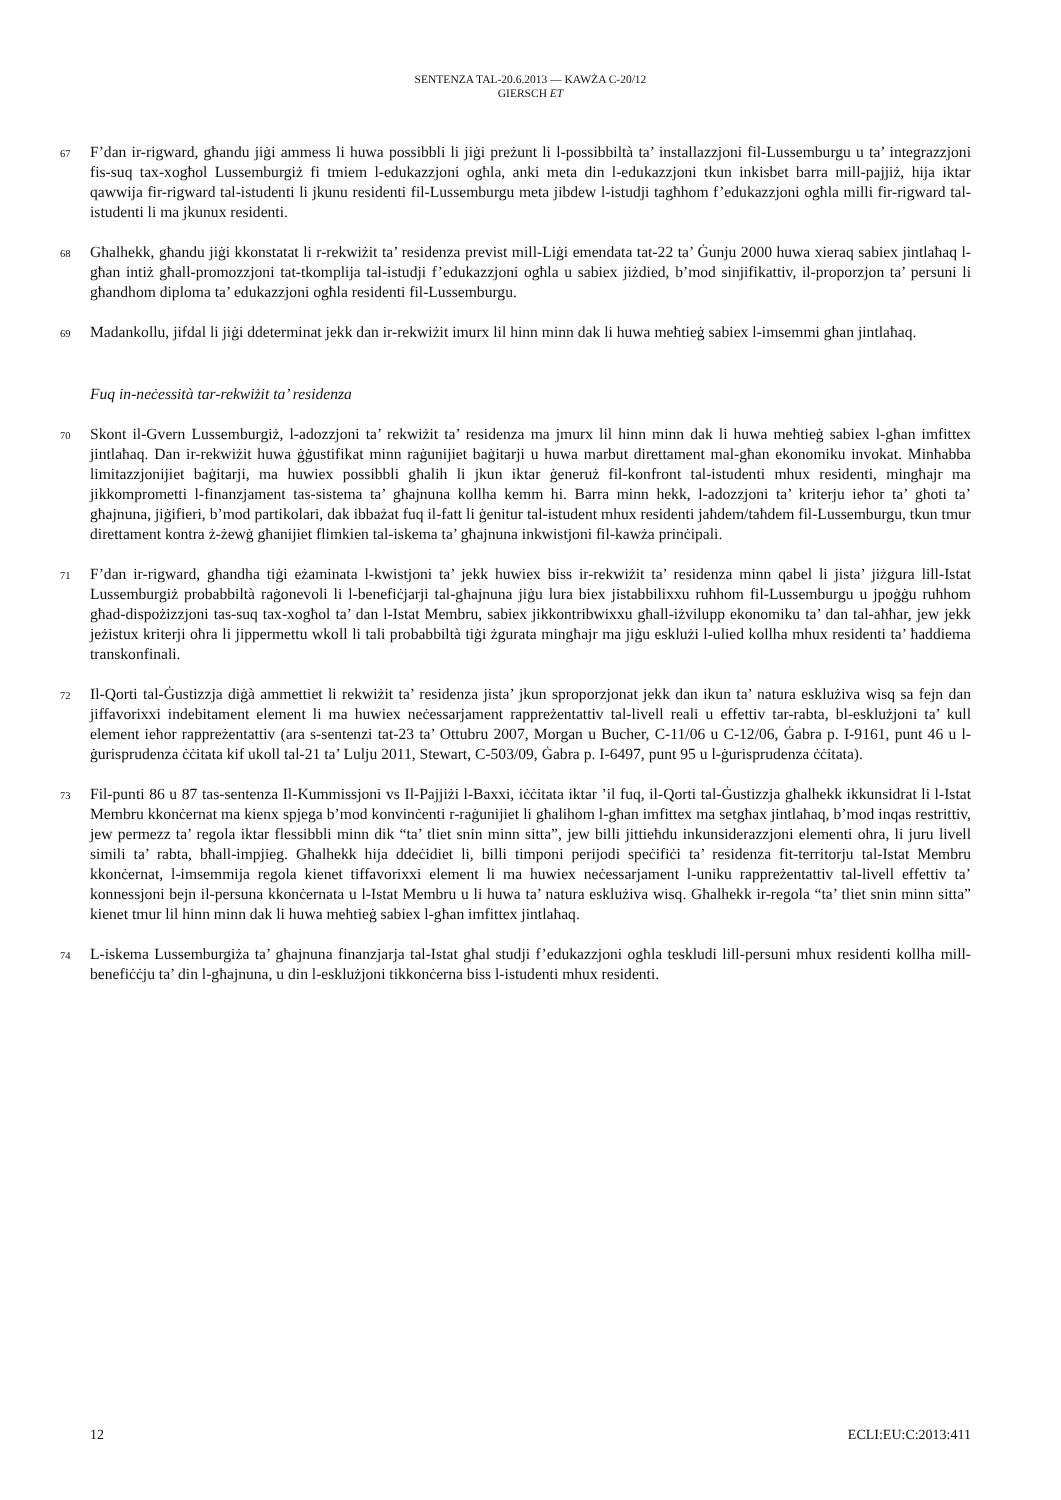SENTENZA TAL-20.6.2013 — KAWŻA C-20/12
GIERSCH ET
67
F’dan ir-rigward, għandu jiġi ammess li huwa possibbli li jiġi preżunt li l-possibbiltà ta’ installazzjoni fil-Lussemburgu u ta’ integrazzjoni fis-suq tax-xogħol Lussemburgiż fi tmiem l-edukazzjoni ogħla, anki meta din l-edukazzjoni tkun inkisbet barra mill-pajjiż, hija iktar qawwija fir-rigward tal-istudenti li jkunu residenti fil-Lussemburgu meta jibdew l-istudji tagħhom f’edukazzjoni ogħla milli fir-rigward tal-istudenti li ma jkunux residenti.
68
Għalhekk, għandu jiġi kkonstatat li r-rekwiżit ta’ residenza previst mill-Liġi emendata tat-22 ta’ Ġunju 2000 huwa xieraq sabiex jintlaħaq l-għan intiż għall-promozzjoni tat-tkomplija tal-istudji f’edukazzjoni ogħla u sabiex jiżdied, b’mod sinjifikattiv, il-proporzjon ta’ persuni li għandhom diploma ta’ edukazzjoni ogħla residenti fil-Lussemburgu.
69
Madankollu, jifdal li jiġi ddeterminat jekk dan ir-rekwiżit imurx lil hinn minn dak li huwa meħtieġ sabiex l-imsemmi għan jintlaħaq.
Fuq in-neċessità tar-rekwiżit ta’ residenza
70
Skont il-Gvern Lussemburgiż, l-adozzjoni ta’ rekwiżit ta’ residenza ma jmurx lil hinn minn dak li huwa meħtieġ sabiex l-għan imfittex jintlaħaq. Dan ir-rekwiżit huwa ġġustifikat minn raġunijiet baġitarji u huwa marbut direttament mal-għan ekonomiku invokat. Minħabba limitazzjonijiet baġitarji, ma huwiex possibbli għalih li jkun iktar ġeneruż fil-konfront tal-istudenti mhux residenti, mingħajr ma jikkomprometti l-finanzjament tas-sistema ta’ għajnuna kollha kemm hi. Barra minn hekk, l-adozzjoni ta’ kriterju ieħor ta’ għoti ta’ għajnuna, jiġifieri, b’mod partikolari, dak ibbażat fuq il-fatt li ġenitur tal-istudent mhux residenti jaħdem/taħdem fil-Lussemburgu, tkun tmur direttament kontra ż-żewġ għanijiet flimkien tal-iskema ta’ għajnuna inkwistjoni fil-kawża prinċipali.
71
F’dan ir-rigward, għandha tiġi eżaminata l-kwistjoni ta’ jekk huwiex biss ir-rekwiżit ta’ residenza minn qabel li jista’ jiżgura lill-Istat Lussemburgiż probabbiltà raġonevoli li l-benefiċjarji tal-għajnuna jiġu lura biex jistabbilixxu ruħhom fil-Lussemburgu u jpoġġu ruħhom għad-dispożizzjoni tas-suq tax-xogħol ta’ dan l-Istat Membru, sabiex jikkontribwixxu għall-iżvilupp ekonomiku ta’ dan tal-aħħar, jew jekk jeżistux kriterji oħra li jippermettu wkoll li tali probabbiltà tiġi żgurata mingħajr ma jiġu esklużi l-ulied kollha mhux residenti ta’ ħaddiema transkonfinali.
72
Il-Qorti tal-Ġustizzja diġà ammettiet li rekwiżit ta’ residenza jista’ jkun sproporzjonat jekk dan ikun ta’ natura esklużiva wisq sa fejn dan jiffavorixxi indebitament element li ma huwiex neċessarjament rappreżentattiv tal-livell reali u effettiv tar-rabta, bl-esklużjoni ta’ kull element ieħor rappreżentattiv (ara s-sentenzi tat-23 ta’ Ottubru 2007, Morgan u Bucher, C-11/06 u C-12/06, Ġabra p. I-9161, punt 46 u l-ġurisprudenza ċċitata kif ukoll tal-21 ta’ Lulju 2011, Stewart, C-503/09, Ġabra p. I-6497, punt 95 u l-ġurisprudenza ċċitata).
73
Fil-punti 86 u 87 tas-sentenza Il-Kummissjoni vs Il-Pajjiżi l-Baxxi, iċċitata iktar ’il fuq, il-Qorti tal-Ġustizzja għalhekk ikkunsidrat li l-Istat Membru kkonċernat ma kienx spjega b’mod konvinċenti r-raġunijiet li għalihom l-għan imfittex ma setgħax jintlaħaq, b’mod inqas restrittiv, jew permezz ta’ regola iktar flessibbli minn dik “ta’ tliet snin minn sitta”, jew billi jittieħdu inkunsiderazzjoni elementi oħra, li juru livell simili ta’ rabta, bħall-impjieg. Għalhekk hija ddeċidiet li, billi timponi perijodi speċifiċi ta’ residenza fit-territorju tal-Istat Membru kkonċernat, l-imsemmija regola kienet tiffavorixxi element li ma huwiex neċessarjament l-uniku rappreżentattiv tal-livell effettiv ta’ konnessjoni bejn il-persuna kkonċernata u l-Istat Membru u li huwa ta’ natura esklużiva wisq. Għalhekk ir-regola “ta’ tliet snin minn sitta” kienet tmur lil hinn minn dak li huwa meħtieġ sabiex l-għan imfittex jintlaħaq.
74
L-iskema Lussemburgiża ta’ għajnuna finanzjarja tal-Istat għal studji f’edukazzjoni ogħla teskludi lill-persuni mhux residenti kollha mill-benefiċċju ta’ din l-għajnuna, u din l-esklużjoni tikkonċerna biss l-istudenti mhux residenti.
12 ECLI:EU:C:2013:411